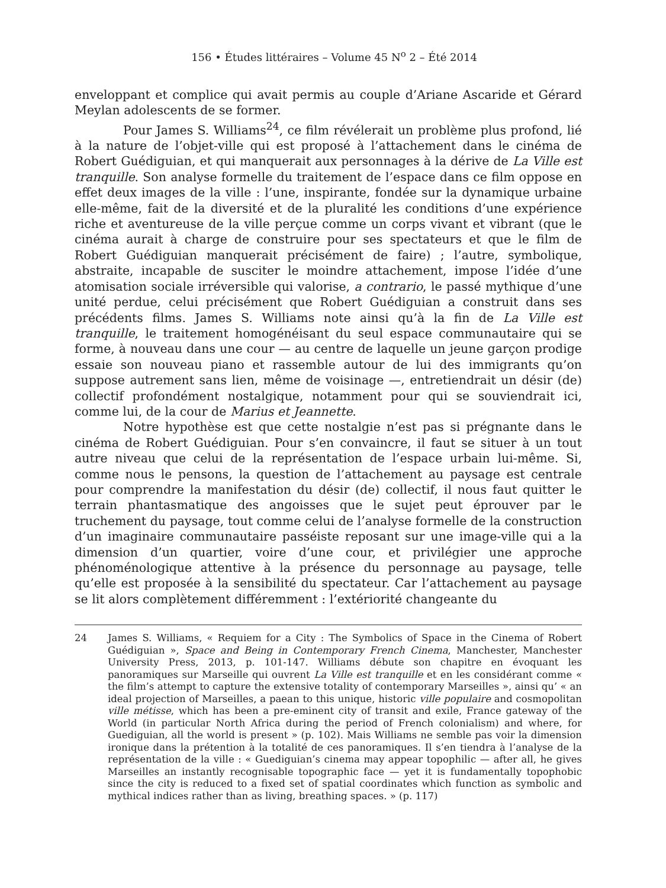156 • Études littéraires – Volume 45 N<sup>o</sup> 2 – Été 2014
enveloppant et complice qui avait permis au couple d’Ariane Ascaride et Gérard Meylan adolescents de se former.
Pour James S. Williams<sup>24</sup>, ce film révélerait un problème plus profond, lié à la nature de l’objet-ville qui est proposé à l’attachement dans le cinéma de Robert Guédiguian, et qui manquerait aux personnages à la dérive de La Ville est tranquille. Son analyse formelle du traitement de l’espace dans ce film oppose en effet deux images de la ville : l’une, inspirante, fondée sur la dynamique urbaine elle-même, fait de la diversité et de la pluralité les conditions d’une expérience riche et aventureuse de la ville perçue comme un corps vivant et vibrant (que le cinéma aurait à charge de construire pour ses spectateurs et que le film de Robert Guédiguian manquerait précisément de faire) ; l’autre, symbolique, abstraite, incapable de susciter le moindre attachement, impose l’idée d’une atomisation sociale irréversible qui valorise, a contrario, le passé mythique d’une unité perdue, celui précisément que Robert Guédiguian a construit dans ses précédents films. James S. Williams note ainsi qu’à la fin de La Ville est tranquille, le traitement homogénéisant du seul espace communautaire qui se forme, à nouveau dans une cour — au centre de laquelle un jeune garçon prodige essaie son nouveau piano et rassemble autour de lui des immigrants qu’on suppose autrement sans lien, même de voisinage —, entretiendrait un désir (de) collectif profondément nostalgique, notamment pour qui se souviendrait ici, comme lui, de la cour de Marius et Jeannette.
Notre hypothèse est que cette nostalgie n’est pas si prégnante dans le cinéma de Robert Guédiguian. Pour s’en convaincre, il faut se situer à un tout autre niveau que celui de la représentation de l’espace urbain lui-même. Si, comme nous le pensons, la question de l’attachement au paysage est centrale pour comprendre la manifestation du désir (de) collectif, il nous faut quitter le terrain phantasmatique des angoisses que le sujet peut éprouver par le truchement du paysage, tout comme celui de l’analyse formelle de la construction d’un imaginaire communautaire passéiste reposant sur une image-ville qui a la dimension d’un quartier, voire d’une cour, et privilégier une approche phénoménologique attentive à la présence du personnage au paysage, telle qu’elle est proposée à la sensibilité du spectateur. Car l’attachement au paysage se lit alors complètement différemment : l’extériorité changeante du
24 James S. Williams, « Requiem for a City : The Symbolics of Space in the Cinema of Robert Guédiguian », Space and Being in Contemporary French Cinema, Manchester, Manchester University Press, 2013, p. 101-147. Williams débute son chapitre en évoquant les panoramiques sur Marseille qui ouvrent La Ville est tranquille et en les considérant comme « the film’s attempt to capture the extensive totality of contemporary Marseilles », ainsi qu’ « an ideal projection of Marseilles, a paean to this unique, historic ville populaire and cosmopolitan ville métisse, which has been a pre-eminent city of transit and exile, France gateway of the World (in particular North Africa during the period of French colonialism) and where, for Guediguian, all the world is present » (p. 102). Mais Williams ne semble pas voir la dimension ironique dans la prétention à la totalité de ces panoramiques. Il s’en tiendra à l’analyse de la représentation de la ville : « Guediguian’s cinema may appear topophilic — after all, he gives Marseilles an instantly recognisable topographic face — yet it is fundamentally topophobic since the city is reduced to a fixed set of spatial coordinates which function as symbolic and mythical indices rather than as living, breathing spaces. » (p. 117)